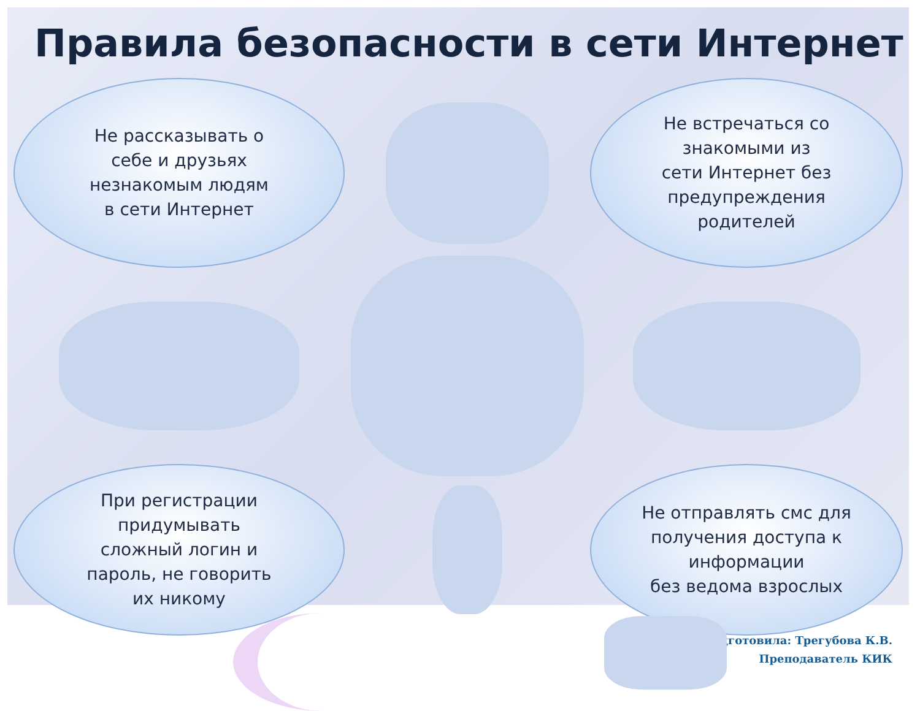Правила безопасности в сети Интернет
Не рассказывать о
себе и друзьях
незнакомым людям
в сети Интернет
Не встречаться со
знакомыми из
сети Интернет без
предупреждения
родителей
При регистрации
придумывать
сложный логин и
пароль, не говорить
их никому
Не отправлять смс для
получения доступа к
информации
без ведома взрослых
подготовила: Трегубова К.В.
Преподаватель КИК